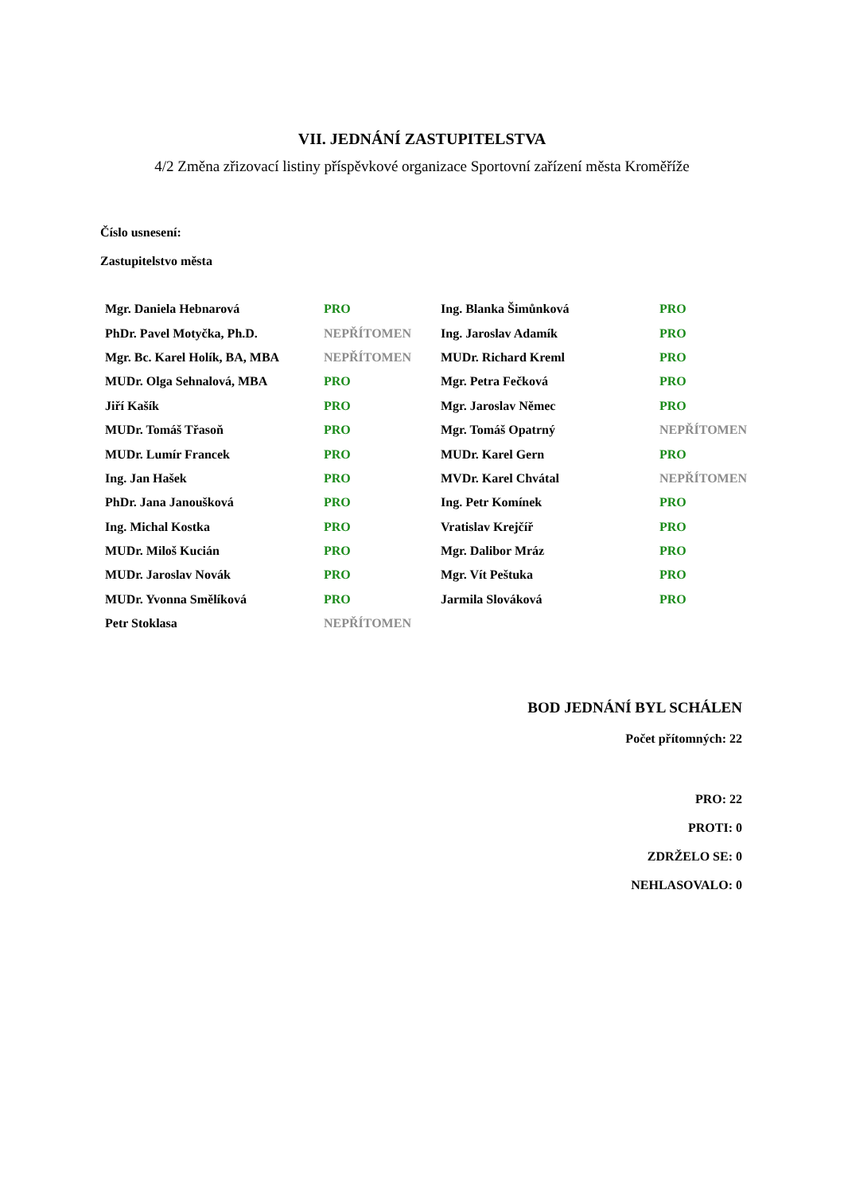VII. JEDNÁNÍ ZASTUPITELSTVA
4/2 Změna zřizovací listiny příspěvkové organizace Sportovní zařízení města Kroměříže
Číslo usnesení:
Zastupitelstvo města
| Mgr. Daniela Hebnarová | PRO | Ing. Blanka Šimůnková | PRO |
| PhDr. Pavel Motyčka, Ph.D. | NEPŘÍTOMEN | Ing. Jaroslav Adamík | PRO |
| Mgr. Bc. Karel Holík, BA, MBA | NEPŘÍTOMEN | MUDr. Richard Kreml | PRO |
| MUDr. Olga Sehnalová, MBA | PRO | Mgr. Petra Fečková | PRO |
| Jiří Kašík | PRO | Mgr. Jaroslav Němec | PRO |
| MUDr. Tomáš Třasoň | PRO | Mgr. Tomáš Opatrný | NEPŘÍTOMEN |
| MUDr. Lumír Francek | PRO | MUDr. Karel Gern | PRO |
| Ing. Jan Hašek | PRO | MVDr. Karel Chvátal | NEPŘÍTOMEN |
| PhDr. Jana Janoušková | PRO | Ing. Petr Komínek | PRO |
| Ing. Michal Kostka | PRO | Vratislav Krejčíř | PRO |
| MUDr. Miloš Kucián | PRO | Mgr. Dalibor Mráz | PRO |
| MUDr. Jaroslav Novák | PRO | Mgr. Vít Peštuka | PRO |
| MUDr. Yvonna Smělíková | PRO | Jarmila Slováková | PRO |
| Petr Stoklasa | NEPŘÍTOMEN | | |
BOD JEDNÁNÍ BYL SCHÁLEN
Počet přítomných: 22
PRO: 22
PROTI: 0
ZDRŽELO SE: 0
NEHLASOVALO: 0